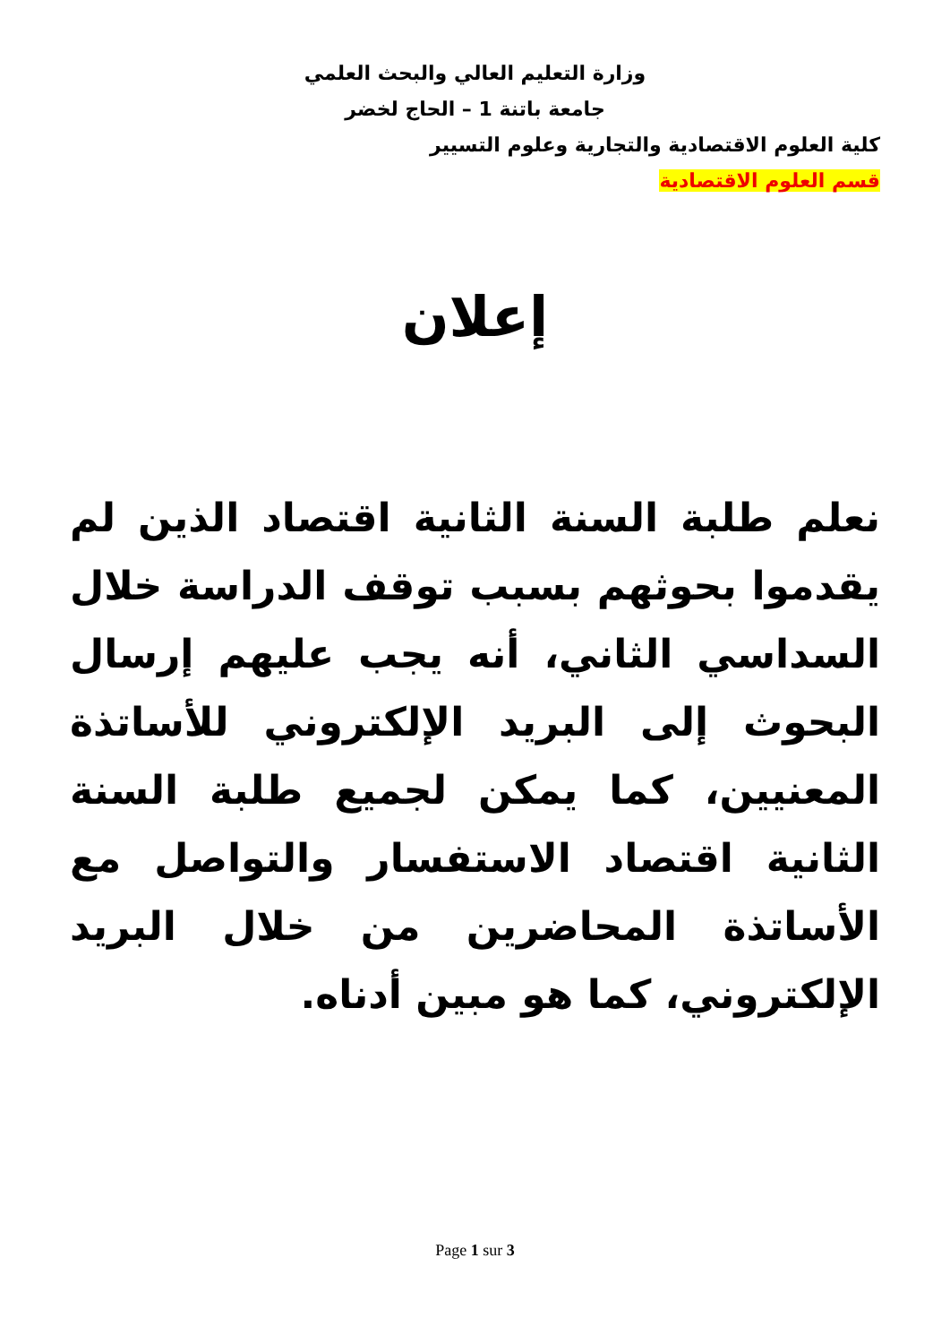وزارة التعليم العالي والبحث العلمي
جامعة باتنة 1 – الحاج لخضر
كلية العلوم الاقتصادية والتجارية وعلوم التسيير
قسم العلوم الاقتصادية
إعلان
نعلم طلبة السنة الثانية اقتصاد الذين لم يقدموا بحوثهم بسبب توقف الدراسة خلال السداسي الثاني، أنه يجب عليهم إرسال البحوث إلى البريد الإلكتروني للأساتذة المعنيين، كما يمكن لجميع طلبة السنة الثانية اقتصاد الاستفسار والتواصل مع الأساتذة المحاضرين من خلال البريد الإلكتروني، كما هو مبين أدناه.
Page 1 sur 3